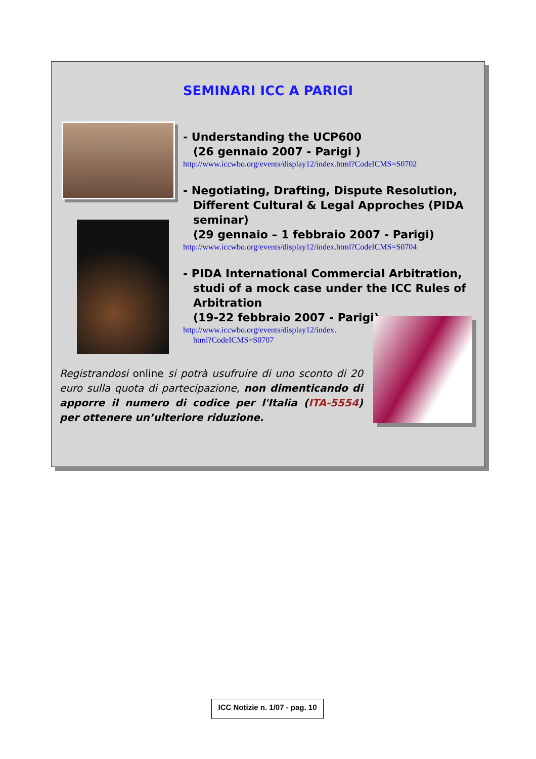SEMINARI ICC A PARIGI
- Understanding the UCP600
(26 gennaio 2007 - Parigi )
http://www.iccwbo.org/events/display12/index.html?CodeICMS=S0702
- Negotiating, Drafting, Dispute Resolution, Different Cultural & Legal Approches (PIDA seminar)
(29 gennaio – 1 febbraio 2007 - Parigi)
http://www.iccwbo.org/events/display12/index.html?CodeICMS=S0704
- PIDA International Commercial Arbitration, studi of a mock case under the ICC Rules of Arbitration
(19-22 febbraio 2007 - Parigi)
http://www.iccwbo.org/events/display12/index.
html?CodeICMS=S0707
Registrandosi online si potrà usufruire di uno sconto di 20 euro sulla quota di partecipazione, non dimenticando di apporre il numero di codice per l'Italia (ITA-5554) per ottenere un’ulteriore riduzione.
ICC Notizie n. 1/07 - pag. 10